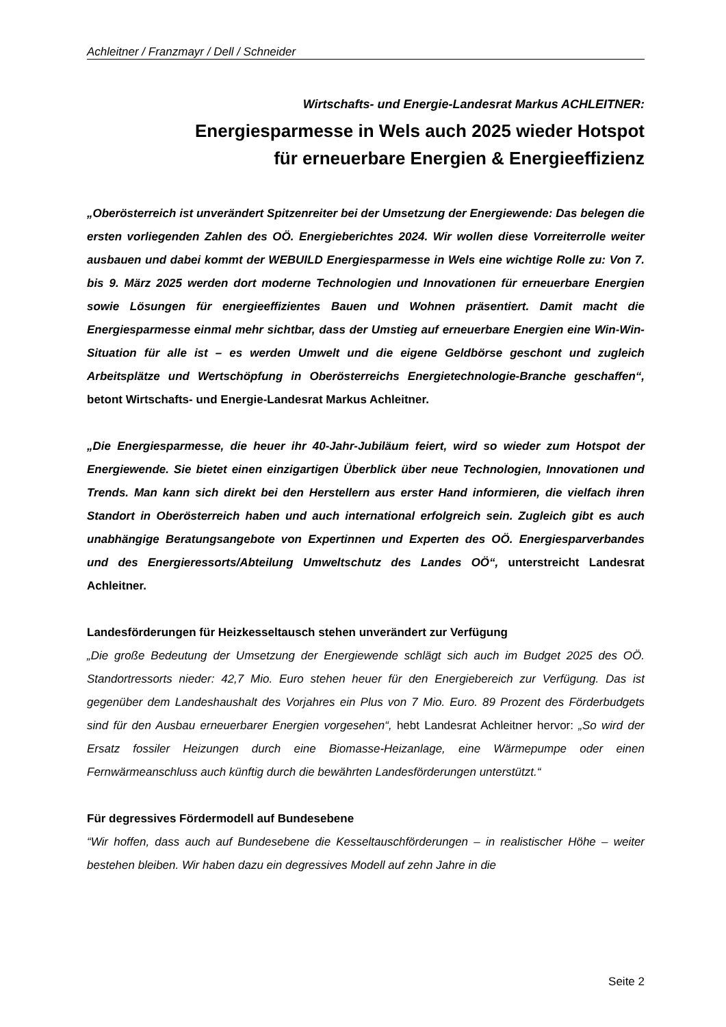Achleitner / Franzmayr / Dell / Schneider
Wirtschafts- und Energie-Landesrat Markus ACHLEITNER:
Energiesparmesse in Wels auch 2025 wieder Hotspot
für erneuerbare Energien & Energieeffizienz
„Oberösterreich ist unverändert Spitzenreiter bei der Umsetzung der Energiewende: Das belegen die ersten vorliegenden Zahlen des OÖ. Energieberichtes 2024. Wir wollen diese Vorreiterrolle weiter ausbauen und dabei kommt der WEBUILD Energiesparmesse in Wels eine wichtige Rolle zu: Von 7. bis 9. März 2025 werden dort moderne Technologien und Innovationen für erneuerbare Energien sowie Lösungen für energieeffizientes Bauen und Wohnen präsentiert. Damit macht die Energiesparmesse einmal mehr sichtbar, dass der Umstieg auf erneuerbare Energien eine Win-Win-Situation für alle ist – es werden Umwelt und die eigene Geldbörse geschont und zugleich Arbeitsplätze und Wertschöpfung in Oberösterreichs Energietechnologie-Branche geschaffen“, betont Wirtschafts- und Energie-Landesrat Markus Achleitner.
„Die Energiesparmesse, die heuer ihr 40-Jahr-Jubiläum feiert, wird so wieder zum Hotspot der Energiewende. Sie bietet einen einzigartigen Überblick über neue Technologien, Innovationen und Trends. Man kann sich direkt bei den Herstellern aus erster Hand informieren, die vielfach ihren Standort in Oberösterreich haben und auch international erfolgreich sein. Zugleich gibt es auch unabhängige Beratungsangebote von Expertinnen und Experten des OÖ. Energiesparverbandes und des Energieressorts/Abteilung Umweltschutz des Landes OÖ“, unterstreicht Landesrat Achleitner.
Landesförderungen für Heizkesseltausch stehen unverändert zur Verfügung
„Die große Bedeutung der Umsetzung der Energiewende schlägt sich auch im Budget 2025 des OÖ. Standortressorts nieder: 42,7 Mio. Euro stehen heuer für den Energiebereich zur Verfügung. Das ist gegenüber dem Landeshaushalt des Vorjahres ein Plus von 7 Mio. Euro. 89 Prozent des Förderbudgets sind für den Ausbau erneuerbarer Energien vorgesehen“, hebt Landesrat Achleitner hervor: „So wird der Ersatz fossiler Heizungen durch eine Biomasse-Heizanlage, eine Wärmepumpe oder einen Fernwärmeanschluss auch künftig durch die bewährten Landesförderungen unterstützt.“
Für degressives Fördermodell auf Bundesebene
“Wir hoffen, dass auch auf Bundesebene die Kesseltauschförderungen – in realistischer Höhe – weiter bestehen bleiben. Wir haben dazu ein degressives Modell auf zehn Jahre in die
Seite 2